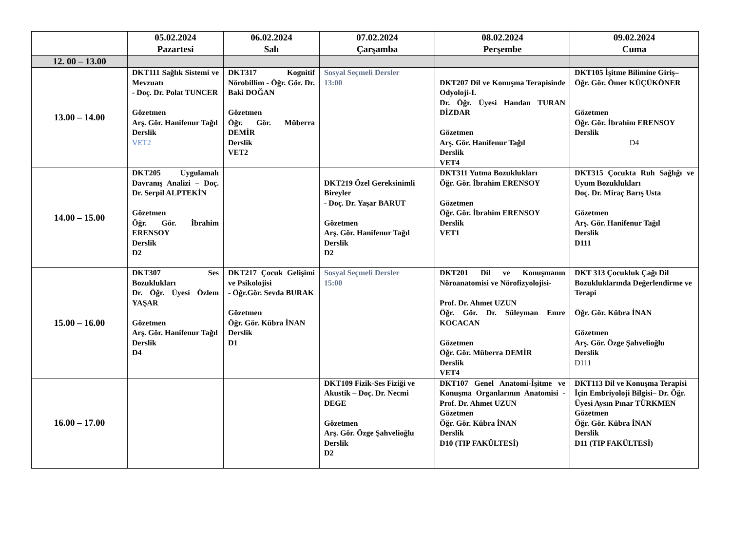| | 05.02.2024 Pazartesi | 06.02.2024 Salı | 07.02.2024 Çarşamba | 08.02.2024 Perşembe | 09.02.2024 Cuma |
| --- | --- | --- | --- | --- | --- |
| 12. 00 – 13.00 | | | | | |
| 13.00 – 14.00 | DKT111 Sağlık Sistemi ve Mevzuatı - Doç. Dr. Polat TUNCER Gözetmen Arş. Gör. Hanifenur Tağıl Derslik VET2 | DKT317 Kognitif Nörobillim - Öğr. Gör. Dr. Baki DOĞAN Gözetmen Öğr. Gör. Müberra DEMİR Derslik VET2 | Sosyal Seçmeli Dersler 13:00 | DKT207 Dil ve Konuşma Terapisinde Odyoloji-I. Dr. Öğr. Üyesi Handan TURAN DİZDAR Gözetmen Arş. Gör. Hanifenur Tağıl Derslik VET4 | DKT105 İşitme Bilimine Giriş– Öğr. Gör. Ömer KÜÇÜKÖNER Gözetmen Öğr. Gör. İbrahim ERENSOY Derslik D4 |
| 14.00 – 15.00 | DKT205 Uygulamalı Davranış Analizi – Doç. Dr. Serpil ALPTEKİN Gözetmen Öğr. Gör. İbrahim ERENSOY Derslik D2 | | DKT219 Özel Gereksinimli Bireyler - Doç. Dr. Yaşar BARUT Gözetmen Arş. Gör. Hanifenur Tağıl Derslik D2 | DKT311 Yutma Bozuklukları Öğr. Gör. İbrahim ERENSOY Gözetmen Öğr. Gör. İbrahim ERENSOY Derslik VET1 | DKT315 Çocukta Ruh Sağlığı ve Uyum Bozuklukları Doç. Dr. Miraç Barış Usta Gözetmen Arş. Gör. Hanifenur Tağıl Derslik D111 |
| 15.00 – 16.00 | DKT307 Ses Bozuklukları Dr. Öğr. Üyesi Özlem YAŞAR Gözetmen Arş. Gör. Hanifenur Tağıl Derslik D4 | DKT217 Çocuk Gelişimi ve Psikolojisi - Öğr.Gör. Sevda BURAK Gözetmen Öğr. Gör. Kübra İNAN Derslik D1 | Sosyal Seçmeli Dersler 15:00 | DKT201 Dil ve Konuşmanın Nöroanatomisi ve Nörofizyolojisi- Prof. Dr. Ahmet UZUN Öğr. Gör. Dr. Süleyman Emre KOCACAN Gözetmen Öğr. Gör. Müberra DEMİR Derslik VET4 | DKT 313 Çocukluk Çağı Dil Bozukluklarında Değerlendirme ve Terapi Öğr. Gör. Kübra İNAN Gözetmen Arş. Gör. Özge Şahvelioğlu Derslik D111 |
| 16.00 – 17.00 | | | DKT109 Fizik-Ses Fiziği ve Akustik – Doç. Dr. Necmi DEGE Gözetmen Arş. Gör. Özge Şahvelioğlu Derslik D2 | DKT107 Genel Anatomi-İşitme ve Konuşma Organlarının Anatomisi - Prof. Dr. Ahmet UZUN Gözetmen Öğr. Gör. Kübra İNAN Derslik D10 (TIP FAKÜLTESİ) | DKT113 Dil ve Konuşma Terapisi İçin Embriyoloji Bilgisi– Dr. Öğr. Üyesi Aysın Pınar TÜRKMEN Gözetmen Öğr. Gör. Kübra İNAN Derslik D11 (TIP FAKÜLTESİ) |